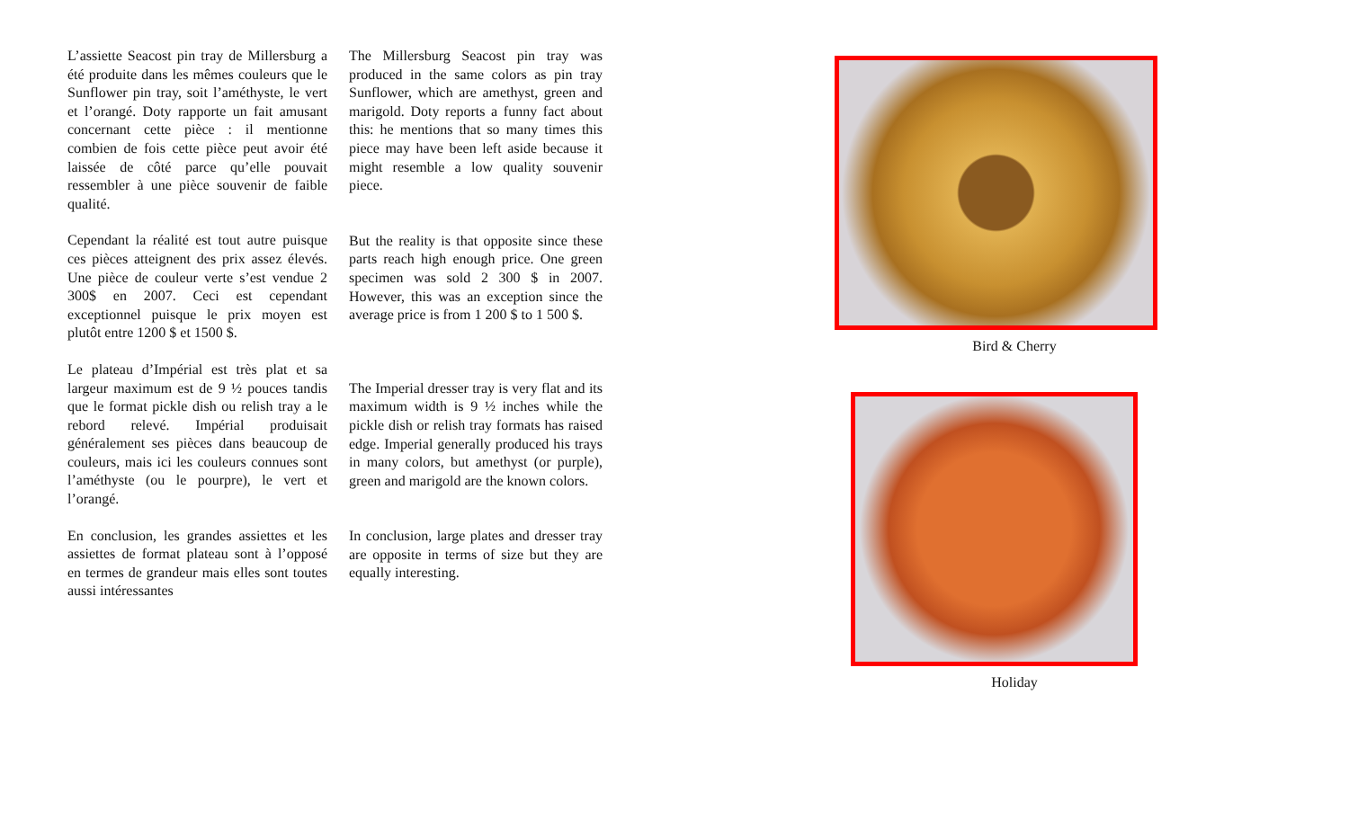L’assiette Seacost pin tray de Millersburg a été produite dans les mêmes couleurs que le Sunflower pin tray, soit l’améthyste, le vert et l’orangé. Doty rapporte un fait amusant concernant cette pièce : il mentionne combien de fois cette pièce peut avoir été laissée de côté parce qu’elle pouvait ressembler à une pièce souvenir de faible qualité.
Cependant la réalité est tout autre puisque ces pièces atteignent des prix assez élevés. Une pièce de couleur verte s’est vendue 2 300$ en 2007. Ceci est cependant exceptionnel puisque le prix moyen est plutôt entre 1200 $ et 1500 $.
Le plateau d’Impérial est très plat et sa largeur maximum est de 9 ½ pouces tandis que le format pickle dish ou relish tray a le rebord relevé. Impérial produisait généralement ses pièces dans beaucoup de couleurs, mais ici les couleurs connues sont l’améthyste (ou le pourpre), le vert et l’orangé.
En conclusion, les grandes assiettes et les assiettes de format plateau sont à l’opposé en termes de grandeur mais elles sont toutes aussi intéressantes
The Millersburg Seacost pin tray was produced in the same colors as pin tray Sunflower, which are amethyst, green and marigold. Doty reports a funny fact about this: he mentions that so many times this piece may have been left aside because it might resemble a low quality souvenir piece.
But the reality is that opposite since these parts reach high enough price. One green specimen was sold 2 300 $ in 2007. However, this was an exception since the average price is from 1 200 $ to 1 500 $.
The Imperial dresser tray is very flat and its maximum width is 9 ½ inches while the pickle dish or relish tray formats has raised edge. Imperial generally produced his trays in many colors, but amethyst (or purple), green and marigold are the known colors.
In conclusion, large plates and dresser tray are opposite in terms of size but they are equally interesting.
Bird & Cherry
Holiday